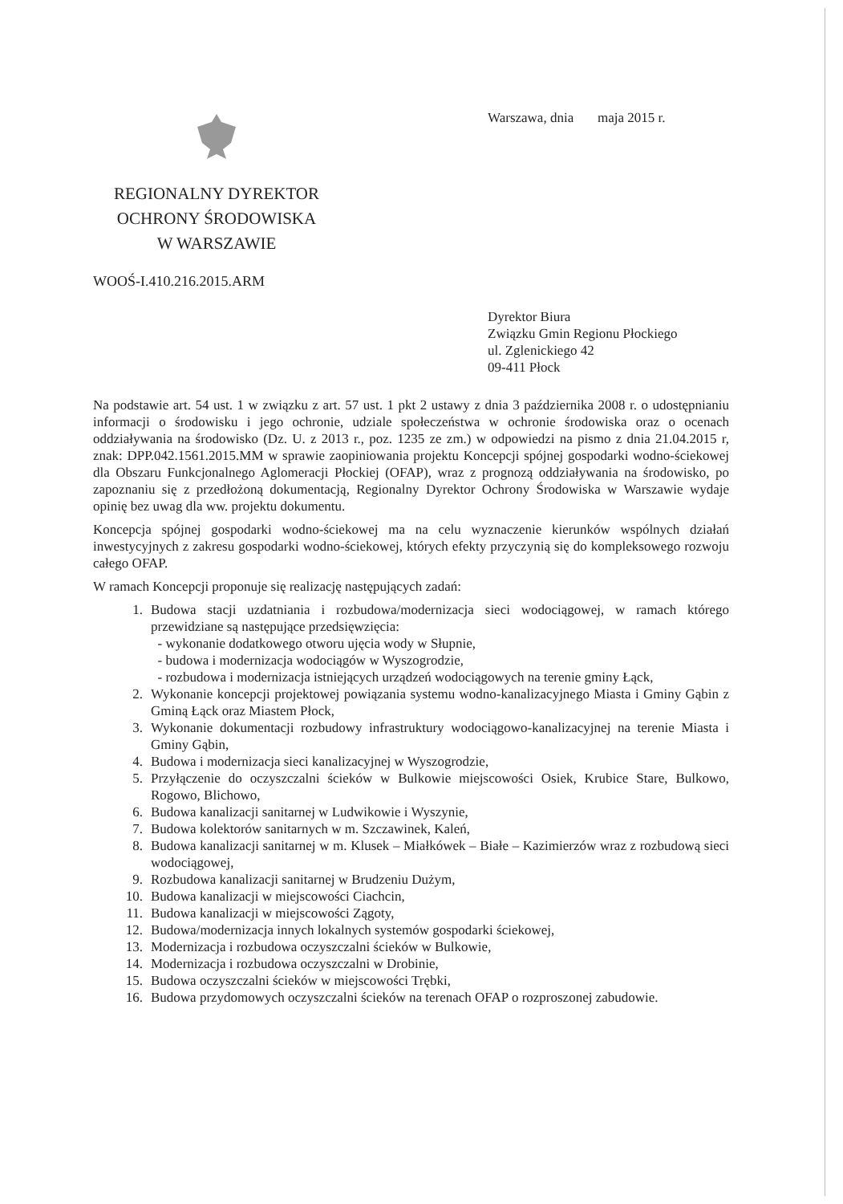Warszawa, dnia maja 2015 r.
REGIONALNY DYREKTOR
OCHRONY ŚRODOWISKA
W WARSZAWIE
WOOŚ-I.410.216.2015.ARM
Dyrektor Biura
Związku Gmin Regionu Płockiego
ul. Zglenickiego 42
09-411 Płock
Na podstawie art. 54 ust. 1 w związku z art. 57 ust. 1 pkt 2 ustawy z dnia 3 października 2008 r. o udostępnianiu informacji o środowisku i jego ochronie, udziale społeczeństwa w ochronie środowiska oraz o ocenach oddziaływania na środowisko (Dz. U. z 2013 r., poz. 1235 ze zm.) w odpowiedzi na pismo z dnia 21.04.2015 r, znak: DPP.042.1561.2015.MM w sprawie zaopiniowania projektu Koncepcji spójnej gospodarki wodno-ściekowej dla Obszaru Funkcjonalnego Aglomeracji Płockiej (OFAP), wraz z prognozą oddziaływania na środowisko, po zapoznaniu się z przedłożoną dokumentacją, Regionalny Dyrektor Ochrony Środowiska w Warszawie wydaje opinię bez uwag dla ww. projektu dokumentu.
Koncepcja spójnej gospodarki wodno-ściekowej ma na celu wyznaczenie kierunków wspólnych działań inwestycyjnych z zakresu gospodarki wodno-ściekowej, których efekty przyczynią się do kompleksowego rozwoju całego OFAP.
W ramach Koncepcji proponuje się realizację następujących zadań:
1. Budowa stacji uzdatniania i rozbudowa/modernizacja sieci wodociągowej, w ramach którego przewidziane są następujące przedsięwzięcia:
- wykonanie dodatkowego otworu ujęcia wody w Słupnie,
- budowa i modernizacja wodociągów w Wyszogrodzie,
- rozbudowa i modernizacja istniejących urządzeń wodociągowych na terenie gminy Łąck,
2. Wykonanie koncepcji projektowej powiązania systemu wodno-kanalizacyjnego Miasta i Gminy Gąbin z Gminą Łąck oraz Miastem Płock,
3. Wykonanie dokumentacji rozbudowy infrastruktury wodociągowo-kanalizacyjnej na terenie Miasta i Gminy Gąbin,
4. Budowa i modernizacja sieci kanalizacyjnej w Wyszogrodzie,
5. Przyłączenie do oczyszczalni ścieków w Bulkowie miejscowości Osiek, Krubice Stare, Bulkowo, Rogowo, Blichowo,
6. Budowa kanalizacji sanitarnej w Ludwikowie i Wyszynie,
7. Budowa kolektorów sanitarnych w m. Szczawinek, Kaleń,
8. Budowa kanalizacji sanitarnej w m. Klusek – Miałkówek – Białe – Kazimierzów wraz z rozbudową sieci wodociągowej,
9. Rozbudowa kanalizacji sanitarnej w Brudzeniu Dużym,
10. Budowa kanalizacji w miejscowości Ciachcin,
11. Budowa kanalizacji w miejscowości Zągoty,
12. Budowa/modernizacja innych lokalnych systemów gospodarki ściekowej,
13. Modernizacja i rozbudowa oczyszczalni ścieków w Bulkowie,
14. Modernizacja i rozbudowa oczyszczalni w Drobinie,
15. Budowa oczyszczalni ścieków w miejscowości Trębki,
16. Budowa przydomowych oczyszczalni ścieków na terenach OFAP o rozproszonej zabudowie.